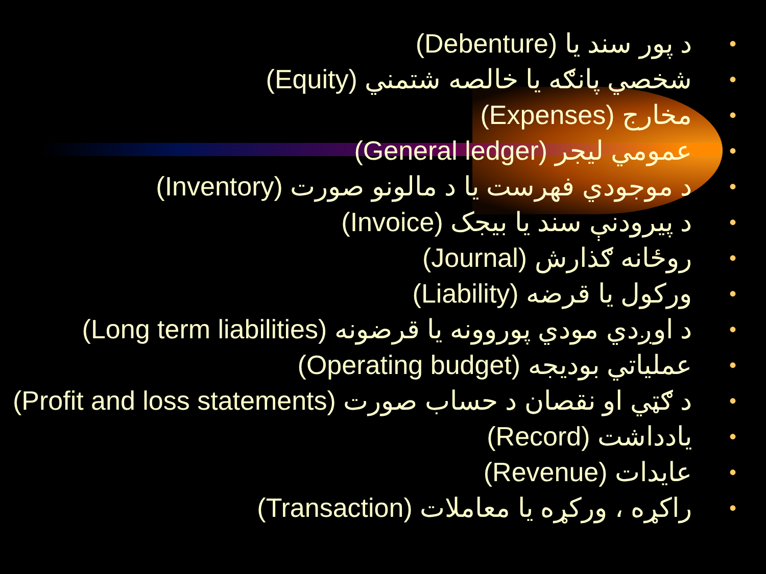• د پور سند يا (Debenture)
• شخصي پانګه يا خالصه شتمني (Equity)
• مخارج (Expenses)
• عمومي ليجر (General ledger)
• د موجودي فهرست يا د مالونو صورت (Inventory)
• د پيرودنې سند يا بيجک (Invoice)
• روځانه ګذارش (Journal)
• ورکول يا قرضه (Liability)
• د اوږدي مودي پوروونه يا قرضونه (Long term liabilities)
• عملياتي بوديجه (Operating budget)
• د ګټي او نقصان د حساب صورت (Profit and loss statements)
• يادداشت (Record)
• عايدات (Revenue)
• راکړه ، ورکړه يا معاملات (Transaction)